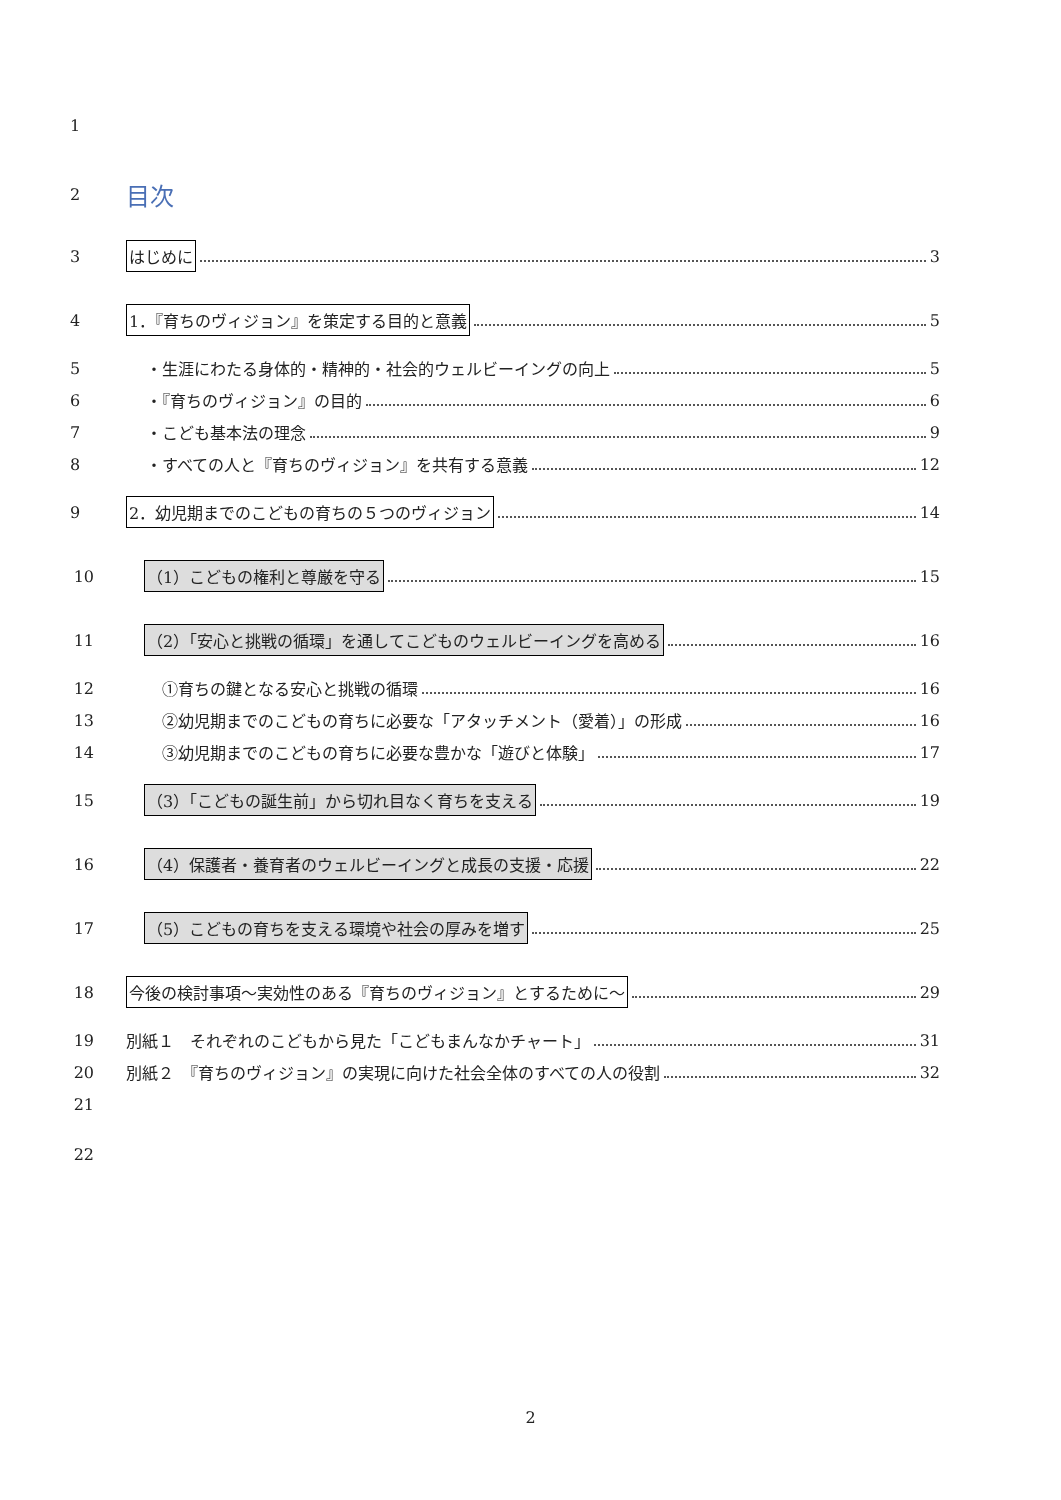1
2 目次
3
はじめに 3
4
1．『育ちのヴィジョン』を策定する目的と意義 5
5
・生涯にわたる身体的・精神的・社会的ウェルビーイングの向上 5
6 ・『育ちのヴィジョン』の目的 6
7 ・こども基本法の理念 9
8
・すべての人と『育ちのヴィジョン』を共有する意義 12
9
2．幼児期までのこどもの育ちの５つのヴィジョン 14
10
（1）こどもの権利と尊厳を守る 15
11
（2）「安心と挑戦の循環」を通してこどものウェルビーイングを高める 16
12 ①育ちの鍵となる安心と挑戦の循環 16
13
②幼児期までのこどもの育ちに必要な「アタッチメント（愛着）」の形成 16
14
③幼児期までのこどもの育ちに必要な豊かな「遊びと体験」 17
15
（3）「こどもの誕生前」から切れ目なく育ちを支える 19
16
（4）保護者・養育者のウェルビーイングと成長の支援・応援 22
17
（5）こどもの育ちを支える環境や社会の厚みを増す 25
18
今後の検討事項～実効性のある『育ちのヴィジョン』とするために～ 29
19
別紙１　それぞれのこどもから見た「こどもまんなかチャート」 31
20
別紙２　『育ちのヴィジョン』の実現に向けた社会全体のすべての人の役割 32
21
22
2